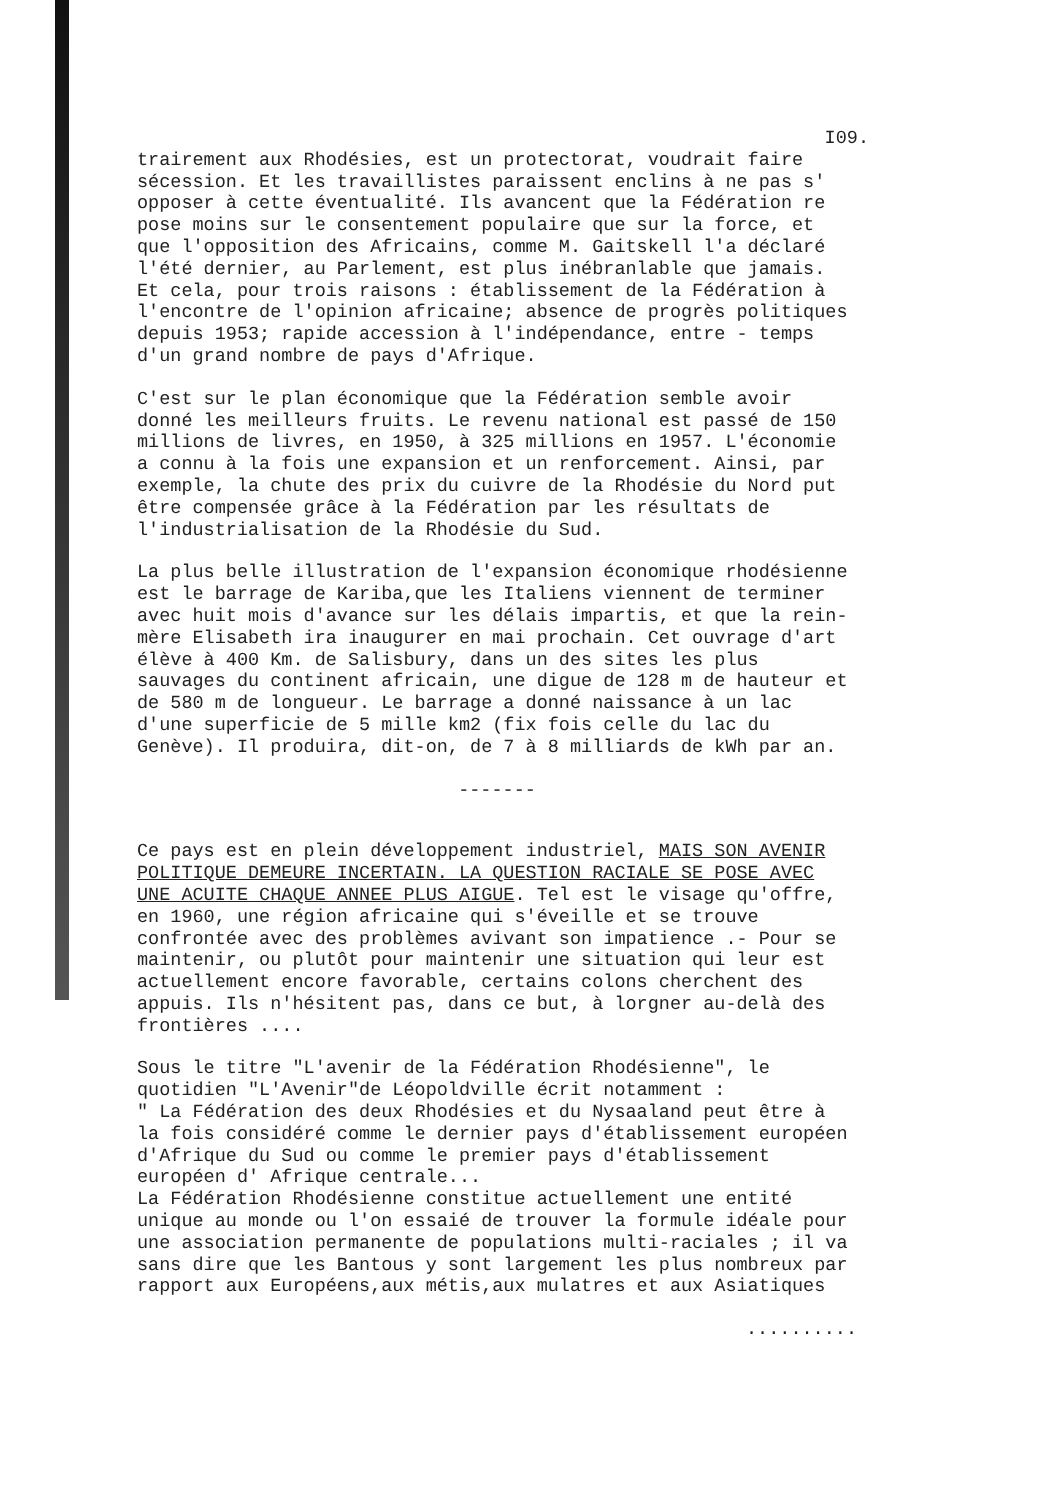I09.
trairement aux Rhodésies, est un protectorat, voudrait faire sécession. Et les travaillistes paraissent enclins à ne pas s' opposer à cette éventualité. Ils avancent que la Fédération re pose moins sur le consentement populaire que sur la force, et que l'opposition des Africains, comme M. Gaitskell l'a déclaré l'été dernier, au Parlement, est plus inébranlable que jamais. Et cela, pour trois raisons : établissement de la Fédération à l'encontre de l'opinion africaine; absence de progrès politiques depuis 1953; rapide accession à l'indépendance, entre - temps d'un grand nombre de pays d'Afrique.
C'est sur le plan économique que la Fédération semble avoir donné les meilleurs fruits. Le revenu national est passé de 150 millions de livres, en 1950, à 325 millions en 1957. L'économie a connu à la fois une expansion et un renforcement. Ainsi, par exemple, la chute des prix du cuivre de la Rhodésie du Nord put être compensée grâce à la Fédération par les résultats de l'industrialisation de la Rhodésie du Sud.
La plus belle illustration de l'expansion économique rhodésienne est le barrage de Kariba,que les Italiens viennent de terminer avec huit mois d'avance sur les délais impartis, et que la rein-mère Elisabeth ira inaugurer en mai prochain. Cet ouvrage d'art élève à 400 Km. de Salisbury, dans un des sites les plus sauvages du continent africain, une digue de 128 m de hauteur et de 580 m de longueur. Le barrage a donné naissance à un lac d'une superficie de 5 mille km2 (fix fois celle du lac du Genève). Il produira, dit-on, de 7 à 8 milliards de kWh par an.
-------
Ce pays est en plein développement industriel, MAIS SON AVENIR POLITIQUE DEMEURE INCERTAIN. LA QUESTION RACIALE SE POSE AVEC UNE ACUITE CHAQUE ANNEE PLUS AIGUE. Tel est le visage qu'offre, en 1960, une région africaine qui s'éveille et se trouve confrontée avec des problèmes avivant son impatience .- Pour se maintenir, ou plutôt pour maintenir une situation qui leur est actuellement encore favorable, certains colons cherchent des appuis. Ils n'hésitent pas, dans ce but, à lorgner au-delà des frontières ....
Sous le titre "L'avenir de la Fédération Rhodésienne", le quotidien "L'Avenir"de Léopoldville écrit notamment : " La Fédération des deux Rhodésies et du Nysaaland peut être à la fois considéré comme le dernier pays d'établissement européen d'Afrique du Sud ou comme le premier pays d'établissement européen d' Afrique centrale... La Fédération Rhodésienne constitue actuellement une entité unique au monde ou l'on essaié de trouver la formule idéale pour une association permanente de populations multi-raciales ; il va sans dire que les Bantous y sont largement les plus nombreux par rapport aux Européens,aux métis,aux mulatres et aux Asiatiques
..........